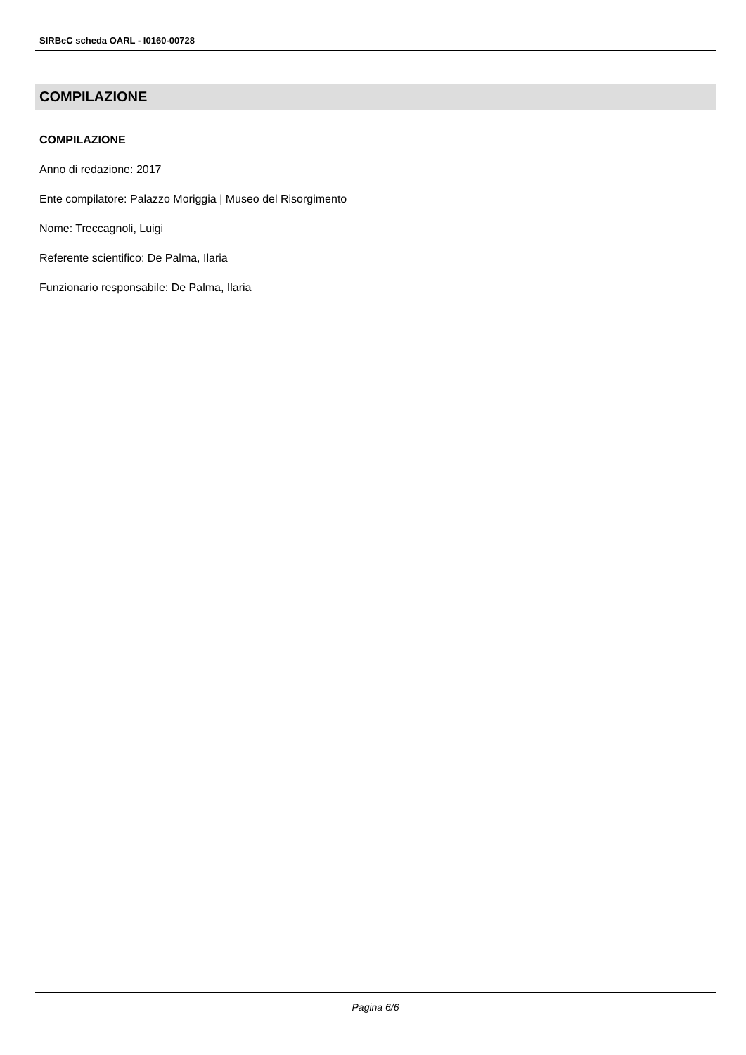SIRBeC scheda OARL - I0160-00728
COMPILAZIONE
COMPILAZIONE
Anno di redazione: 2017
Ente compilatore: Palazzo Moriggia | Museo del Risorgimento
Nome: Treccagnoli, Luigi
Referente scientifico: De Palma, Ilaria
Funzionario responsabile: De Palma, Ilaria
Pagina 6/6